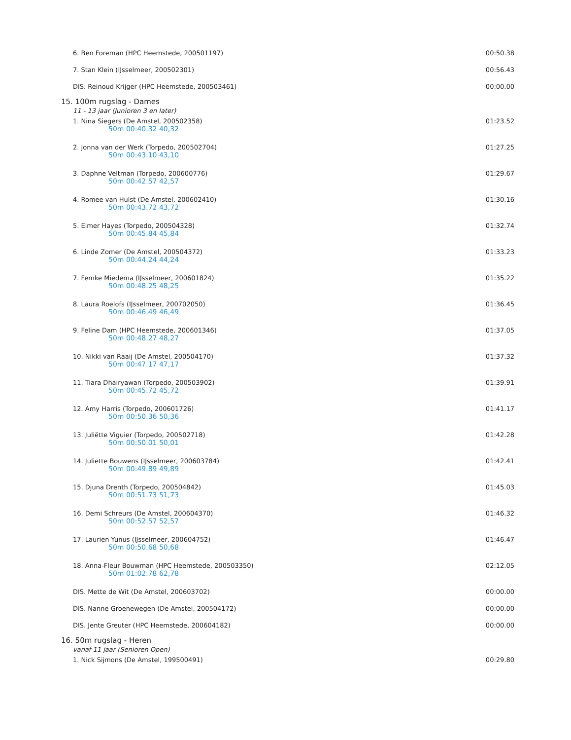| 6. Ben Foreman (HPC Heemstede, 200501197) | 00:50.38 |
| 7. Stan Klein (IJsselmeer, 200502301) | 00:56.43 |
| DIS. Reinoud Krijger (HPC Heemstede, 200503461) | 00:00.00 |
15. 100m rugslag - Dames
11 - 13 jaar (Junioren 3 en later)
| 1. Nina Siegers (De Amstel, 200502358) 50m 00:40.32 40,32 | 01:23.52 |
| 2. Jonna van der Werk (Torpedo, 200502704) 50m 00:43.10 43,10 | 01:27.25 |
| 3. Daphne Veltman (Torpedo, 200600776) 50m 00:42.57 42,57 | 01:29.67 |
| 4. Romee van Hulst (De Amstel, 200602410) 50m 00:43.72 43,72 | 01:30.16 |
| 5. Eimer Hayes (Torpedo, 200504328) 50m 00:45.84 45,84 | 01:32.74 |
| 6. Linde Zomer (De Amstel, 200504372) 50m 00:44.24 44,24 | 01:33.23 |
| 7. Femke Miedema (IJsselmeer, 200601824) 50m 00:48.25 48,25 | 01:35.22 |
| 8. Laura Roelofs (IJsselmeer, 200702050) 50m 00:46.49 46,49 | 01:36.45 |
| 9. Feline Dam (HPC Heemstede, 200601346) 50m 00:48.27 48,27 | 01:37.05 |
| 10. Nikki van Raaij (De Amstel, 200504170) 50m 00:47.17 47,17 | 01:37.32 |
| 11. Tiara Dhairyawan (Torpedo, 200503902) 50m 00:45.72 45,72 | 01:39.91 |
| 12. Amy Harris (Torpedo, 200601726) 50m 00:50.36 50,36 | 01:41.17 |
| 13. Juliëtte Viguier (Torpedo, 200502718) 50m 00:50.01 50,01 | 01:42.28 |
| 14. Juliette Bouwens (IJsselmeer, 200603784) 50m 00:49.89 49,89 | 01:42.41 |
| 15. Djuna Drenth (Torpedo, 200504842) 50m 00:51.73 51,73 | 01:45.03 |
| 16. Demi Schreurs (De Amstel, 200604370) 50m 00:52.57 52,57 | 01:46.32 |
| 17. Laurien Yunus (IJsselmeer, 200604752) 50m 00:50.68 50,68 | 01:46.47 |
| 18. Anna-Fleur Bouwman (HPC Heemstede, 200503350) 50m 01:02.78 62,78 | 02:12.05 |
| DIS. Mette de Wit (De Amstel, 200603702) | 00:00.00 |
| DIS. Nanne Groenewegen (De Amstel, 200504172) | 00:00.00 |
| DIS. Jente Greuter (HPC Heemstede, 200604182) | 00:00.00 |
16. 50m rugslag - Heren
vanaf 11 jaar (Senioren Open)
| 1. Nick Sijmons (De Amstel, 199500491) | 00:29.80 |